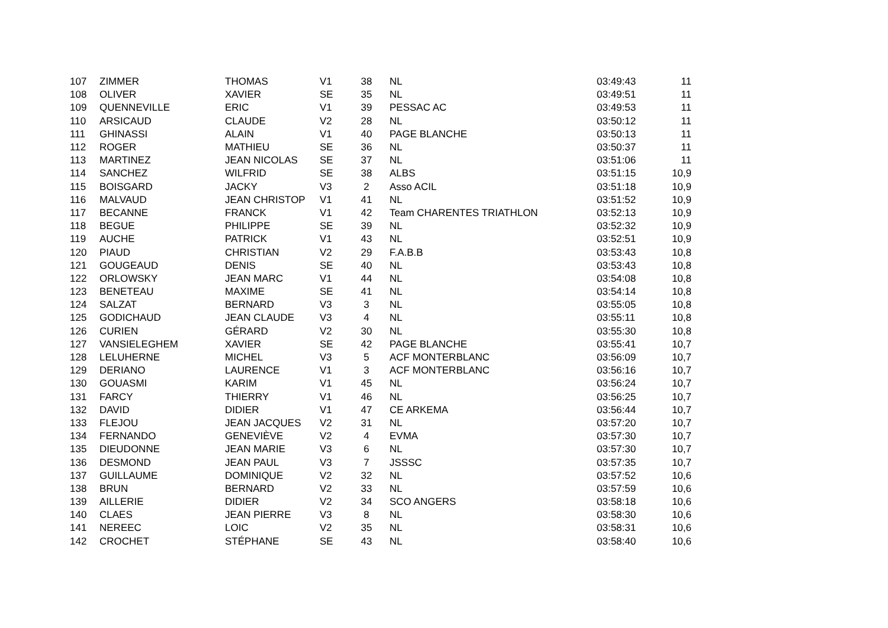| 107 | ZIMMER | THOMAS | V1 | 38 | NL | 03:49:43 | 11 |
| 108 | OLIVER | XAVIER | SE | 35 | NL | 03:49:51 | 11 |
| 109 | QUENNEVILLE | ERIC | V1 | 39 | PESSAC AC | 03:49:53 | 11 |
| 110 | ARSICAUD | CLAUDE | V2 | 28 | NL | 03:50:12 | 11 |
| 111 | GHINASSI | ALAIN | V1 | 40 | PAGE BLANCHE | 03:50:13 | 11 |
| 112 | ROGER | MATHIEU | SE | 36 | NL | 03:50:37 | 11 |
| 113 | MARTINEZ | JEAN NICOLAS | SE | 37 | NL | 03:51:06 | 11 |
| 114 | SANCHEZ | WILFRID | SE | 38 | ALBS | 03:51:15 | 10,9 |
| 115 | BOISGARD | JACKY | V3 | 2 | Asso ACIL | 03:51:18 | 10,9 |
| 116 | MALVAUD | JEAN CHRISTOP | V1 | 41 | NL | 03:51:52 | 10,9 |
| 117 | BECANNE | FRANCK | V1 | 42 | Team CHARENTES TRIATHLON | 03:52:13 | 10,9 |
| 118 | BEGUE | PHILIPPE | SE | 39 | NL | 03:52:32 | 10,9 |
| 119 | AUCHE | PATRICK | V1 | 43 | NL | 03:52:51 | 10,9 |
| 120 | PIAUD | CHRISTIAN | V2 | 29 | F.A.B.B | 03:53:43 | 10,8 |
| 121 | GOUGEAUD | DENIS | SE | 40 | NL | 03:53:43 | 10,8 |
| 122 | ORLOWSKY | JEAN MARC | V1 | 44 | NL | 03:54:08 | 10,8 |
| 123 | BENETEAU | MAXIME | SE | 41 | NL | 03:54:14 | 10,8 |
| 124 | SALZAT | BERNARD | V3 | 3 | NL | 03:55:05 | 10,8 |
| 125 | GODICHAUD | JEAN CLAUDE | V3 | 4 | NL | 03:55:11 | 10,8 |
| 126 | CURIEN | GÉRARD | V2 | 30 | NL | 03:55:30 | 10,8 |
| 127 | VANSIELEGHEM | XAVIER | SE | 42 | PAGE BLANCHE | 03:55:41 | 10,7 |
| 128 | LELUHERNE | MICHEL | V3 | 5 | ACF MONTERBLANC | 03:56:09 | 10,7 |
| 129 | DERIANO | LAURENCE | V1 | 3 | ACF MONTERBLANC | 03:56:16 | 10,7 |
| 130 | GOUASMI | KARIM | V1 | 45 | NL | 03:56:24 | 10,7 |
| 131 | FARCY | THIERRY | V1 | 46 | NL | 03:56:25 | 10,7 |
| 132 | DAVID | DIDIER | V1 | 47 | CE ARKEMA | 03:56:44 | 10,7 |
| 133 | FLEJOU | JEAN JACQUES | V2 | 31 | NL | 03:57:20 | 10,7 |
| 134 | FERNANDO | GENEVIÈVE | V2 | 4 | EVMA | 03:57:30 | 10,7 |
| 135 | DIEUDONNE | JEAN MARIE | V3 | 6 | NL | 03:57:30 | 10,7 |
| 136 | DESMOND | JEAN PAUL | V3 | 7 | JSSSC | 03:57:35 | 10,7 |
| 137 | GUILLAUME | DOMINIQUE | V2 | 32 | NL | 03:57:52 | 10,6 |
| 138 | BRUN | BERNARD | V2 | 33 | NL | 03:57:59 | 10,6 |
| 139 | AILLERIE | DIDIER | V2 | 34 | SCO ANGERS | 03:58:18 | 10,6 |
| 140 | CLAES | JEAN PIERRE | V3 | 8 | NL | 03:58:30 | 10,6 |
| 141 | NEREEC | LOIC | V2 | 35 | NL | 03:58:31 | 10,6 |
| 142 | CROCHET | STÉPHANE | SE | 43 | NL | 03:58:40 | 10,6 |